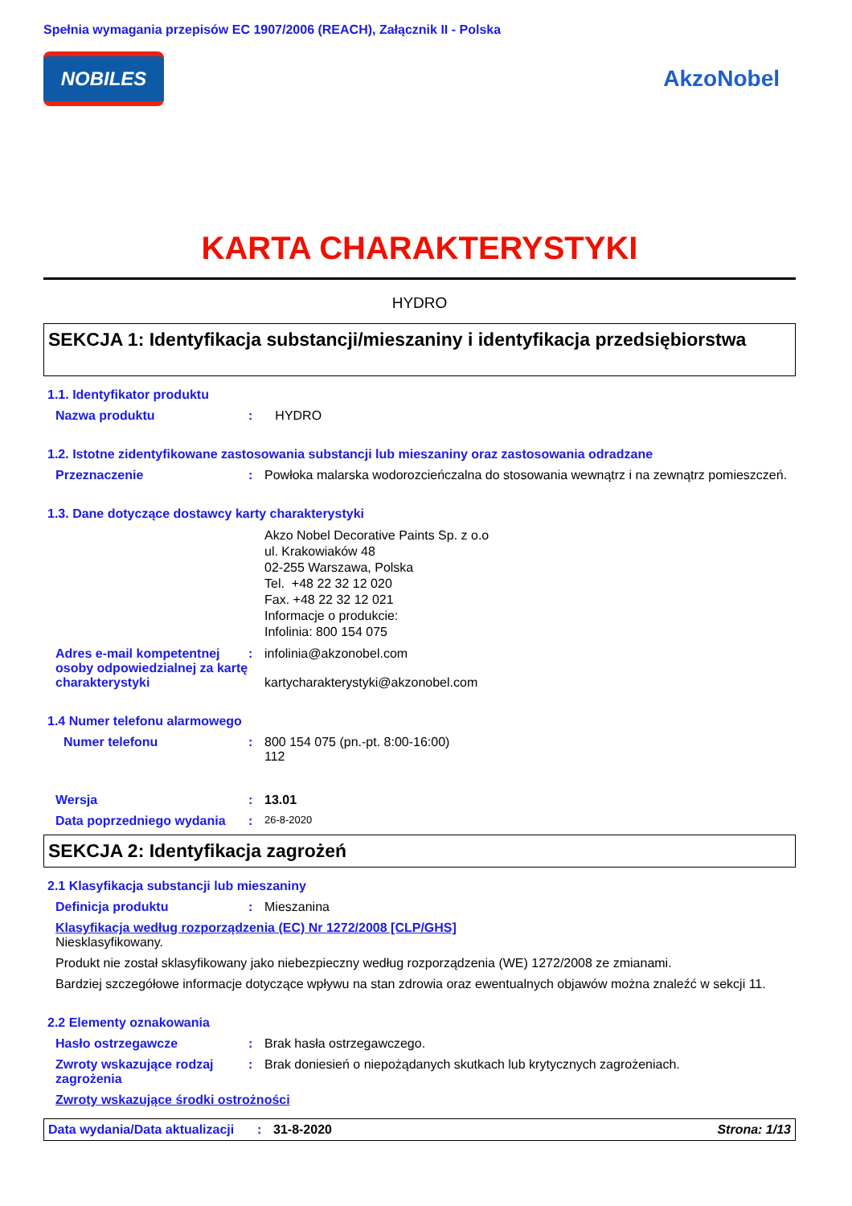Spełnia wymagania przepisów EC 1907/2006 (REACH), Załącznik II - Polska
NOBILES
AkzoNobel
KARTA CHARAKTERYSTYKI
HYDRO
SEKCJA 1: Identyfikacja substancji/mieszaniny i identyfikacja przedsiębiorstwa
1.1. Identyfikator produktu
Nazwa produktu : HYDRO
1.2. Istotne zidentyfikowane zastosowania substancji lub mieszaniny oraz zastosowania odradzane
Przeznaczenie : Powłoka malarska wodorozcieńczalna do stosowania wewnątrz i na zewnątrz pomieszczeń.
1.3. Dane dotyczące dostawcy karty charakterystyki
Akzo Nobel Decorative Paints Sp. z o.o
ul. Krakowiaków 48
02-255 Warszawa, Polska
Tel. +48 22 32 12 020
Fax. +48 22 32 12 021
Informacje o produkcie:
Infolinia: 800 154 075
Adres e-mail kompetentnej osoby odpowiedzialnej za kartę charakterystyki
: infolinia@akzonobel.com
kartycharakterystyki@akzonobel.com
1.4 Numer telefonu alarmowego
Numer telefonu : 800 154 075 (pn.-pt. 8:00-16:00)
112
Wersja : 13.01
Data poprzedniego wydania :
26-8-2020
SEKCJA 2: Identyfikacja zagrożeń
2.1 Klasyfikacja substancji lub mieszaniny
Definicja produktu : Mieszanina
Klasyfikacja według rozporządzenia (EC) Nr 1272/2008 [CLP/GHS]
Niesklasyfikowany.
Produkt nie został sklasyfikowany jako niebezpieczny według rozporządzenia (WE) 1272/2008 ze zmianami.
Bardziej szczegółowe informacje dotyczące wpływu na stan zdrowia oraz ewentualnych objawów można znaleźć w sekcji 11.
2.2 Elementy oznakowania
Hasło ostrzegawcze : Brak hasła ostrzegawczego.
Zwroty wskazujące rodzaj zagrożenia
: Brak doniesień o niepożądanych skutkach lub krytycznych zagrożeniach.
Zwroty wskazujące środki ostrożności
Data wydania/Data aktualizacji
: 31-8-2020 Strona: 1/13